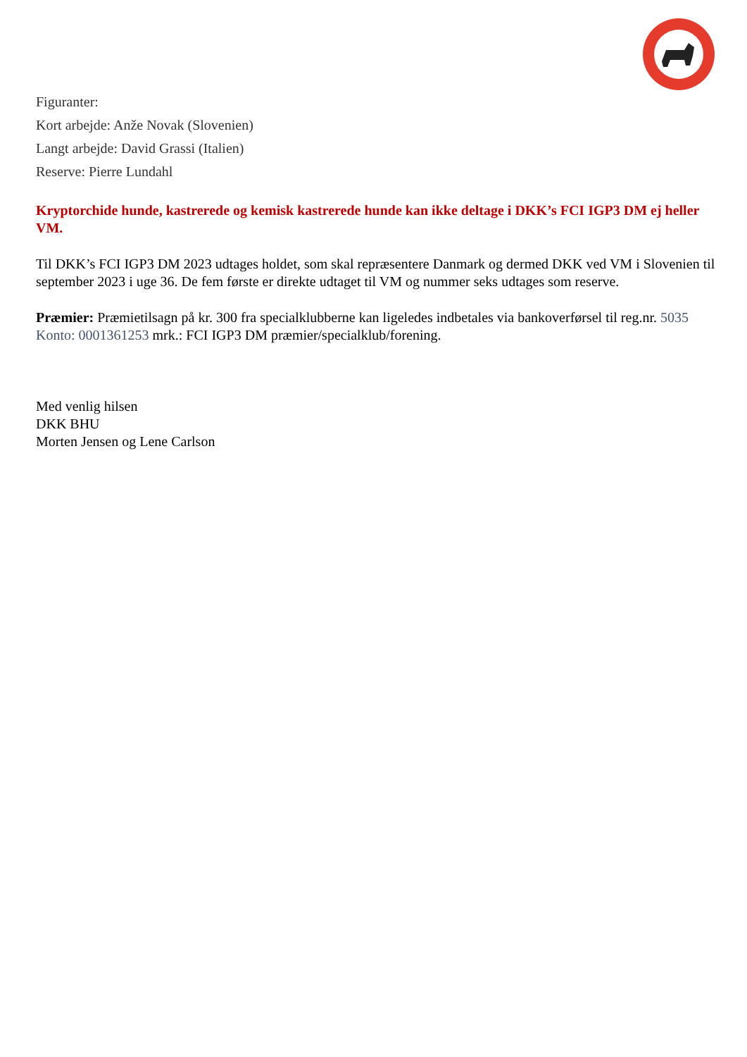Figuranter:
Kort arbejde: Anže Novak (Slovenien)
Langt arbejde: David Grassi (Italien)
Reserve: Pierre Lundahl
Kryptorchide hunde, kastrerede og kemisk kastrerede hunde kan ikke deltage i DKK’s FCI IGP3 DM ej heller VM.
Til DKK’s FCI IGP3 DM 2023 udtages holdet, som skal repræsentere Danmark og dermed DKK ved VM i Slovenien til september 2023 i uge 36. De fem første er direkte udtaget til VM og nummer seks udtages som reserve.
Præmier: Præmietilsagn på kr. 300 fra specialklubberne kan ligeledes indbetales via bankoverførsel til reg.nr. 5035 Konto: 0001361253 mrk.: FCI IGP3 DM præmier/specialklub/forening.
Med venlig hilsen
DKK BHU
Morten Jensen og Lene Carlson